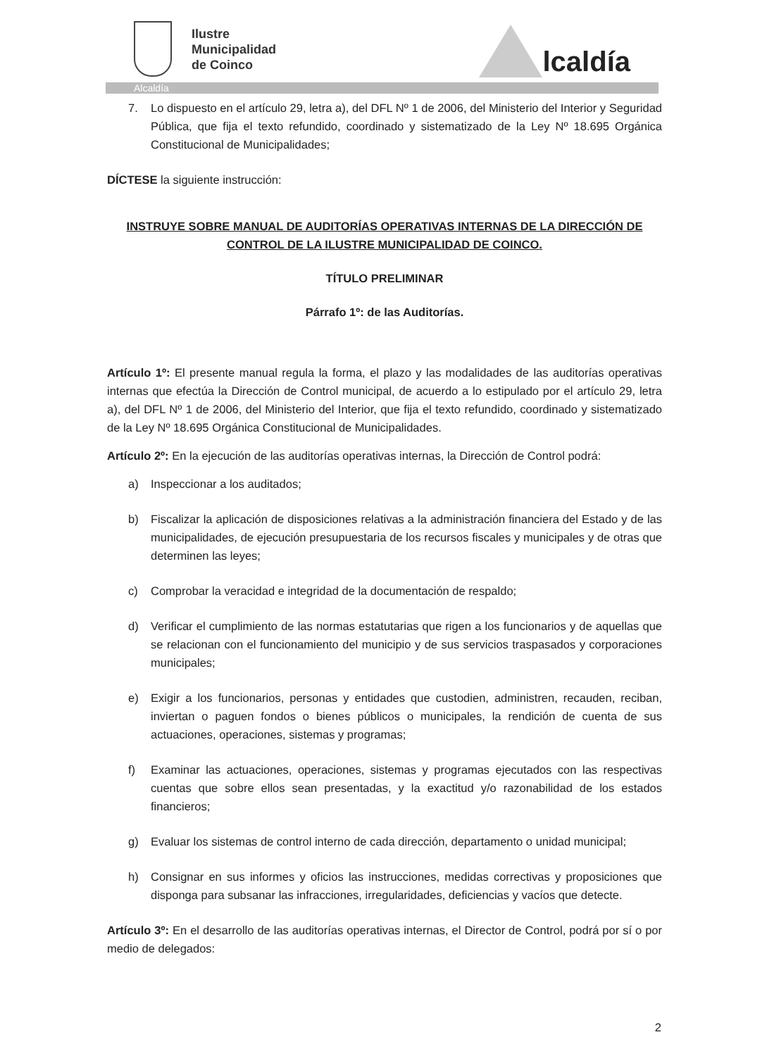Ilustre
Municipalidad
de Coinco
lcaldía
Alcaldía
7. Lo dispuesto en el artículo 29, letra a), del DFL Nº 1 de 2006, del Ministerio del Interior y Seguridad Pública, que fija el texto refundido, coordinado y sistematizado de la Ley Nº 18.695 Orgánica Constitucional de Municipalidades;
DÍCTESE la siguiente instrucción:
INSTRUYE SOBRE MANUAL DE AUDITORÍAS OPERATIVAS INTERNAS DE LA DIRECCIÓN DE CONTROL DE LA ILUSTRE MUNICIPALIDAD DE COINCO.
TÍTULO PRELIMINAR
Párrafo 1º: de las Auditorías.
Artículo 1º: El presente manual regula la forma, el plazo y las modalidades de las auditorías operativas internas que efectúa la Dirección de Control municipal, de acuerdo a lo estipulado por el artículo 29, letra a), del DFL Nº 1 de 2006, del Ministerio del Interior, que fija el texto refundido, coordinado y sistematizado de la Ley Nº 18.695 Orgánica Constitucional de Municipalidades.
Artículo 2º: En la ejecución de las auditorías operativas internas, la Dirección de Control podrá:
a) Inspeccionar a los auditados;
b) Fiscalizar la aplicación de disposiciones relativas a la administración financiera del Estado y de las municipalidades, de ejecución presupuestaria de los recursos fiscales y municipales y de otras que determinen las leyes;
c) Comprobar la veracidad e integridad de la documentación de respaldo;
d) Verificar el cumplimiento de las normas estatutarias que rigen a los funcionarios y de aquellas que se relacionan con el funcionamiento del municipio y de sus servicios traspasados y corporaciones municipales;
e) Exigir a los funcionarios, personas y entidades que custodien, administren, recauden, reciban, inviertan o paguen fondos o bienes públicos o municipales, la rendición de cuenta de sus actuaciones, operaciones, sistemas y programas;
f) Examinar las actuaciones, operaciones, sistemas y programas ejecutados con las respectivas cuentas que sobre ellos sean presentadas, y la exactitud y/o razonabilidad de los estados financieros;
g) Evaluar los sistemas de control interno de cada dirección, departamento o unidad municipal;
h) Consignar en sus informes y oficios las instrucciones, medidas correctivas y proposiciones que disponga para subsanar las infracciones, irregularidades, deficiencias y vacíos que detecte.
Artículo 3º: En el desarrollo de las auditorías operativas internas, el Director de Control, podrá por sí o por medio de delegados:
2